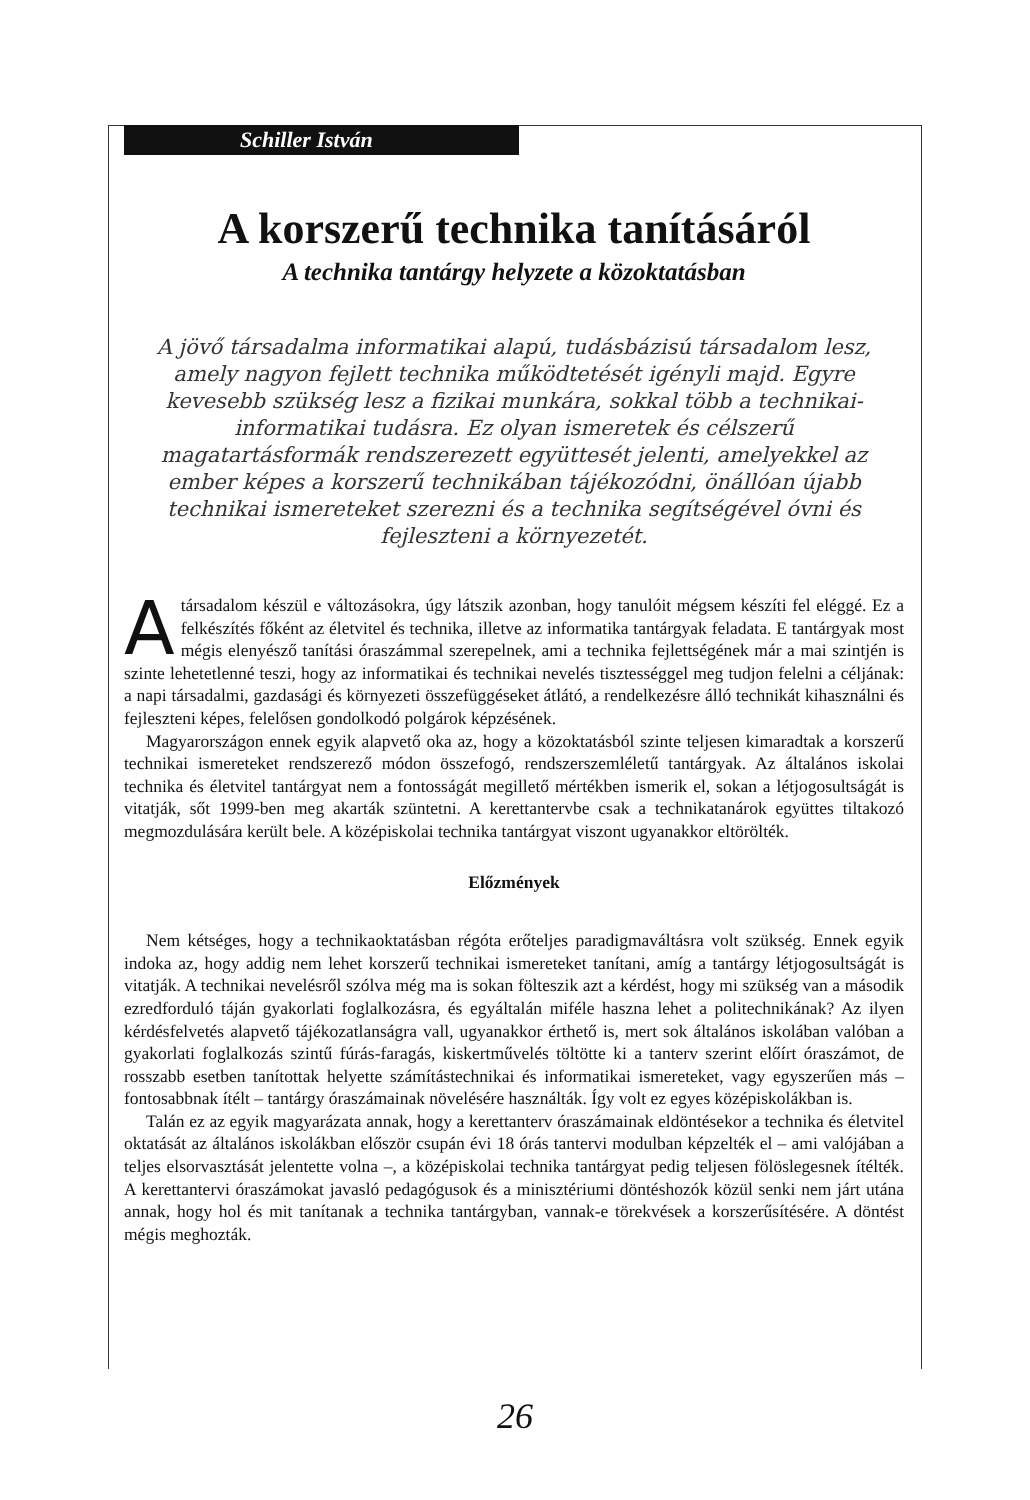Schiller István
A korszerű technika tanításáról
A technika tantárgy helyzete a közoktatásban
A jövő társadalma informatikai alapú, tudásbázisú társadalom lesz, amely nagyon fejlett technika működtetését igényli majd. Egyre kevesebb szükség lesz a fizikai munkára, sokkal több a technikai-informatikai tudásra. Ez olyan ismeretek és célszerű magatartásformák rendszerezett együttesét jelenti, amelyekkel az ember képes a korszerű technikában tájékozódni, önállóan újabb technikai ismereteket szerezni és a technika segítségével óvni és fejleszteni a környezetét.
A társadalom készül e változásokra, úgy látszik azonban, hogy tanulóit mégsem készíti fel eléggé. Ez a felkészítés főként az életvitel és technika, illetve az informatika tantárgyak feladata. E tantárgyak most mégis elenyésző tanítási óraszámmal szerepelnek, ami a technika fejlettségének már a mai szintjén is szinte lehetetlenné teszi, hogy az informatikai és technikai nevelés tisztességgel meg tudjon felelni a céljának: a napi társadalmi, gazdasági és környezeti összefüggéseket átlátó, a rendelkezésre álló technikát kihasználni és fejleszteni képes, felelősen gondolkodó polgárok képzésének.
Magyarországon ennek egyik alapvető oka az, hogy a közoktatásból szinte teljesen kimaradtak a korszerű technikai ismereteket rendszerező módon összefogó, rendszerszemléletű tantárgyak. Az általános iskolai technika és életvitel tantárgyat nem a fontosságát megillető mértékben ismerik el, sokan a létjogosultságát is vitatják, sőt 1999-ben meg akarták szüntetni. A kerettantervbe csak a technikatanárok együttes tiltakozó megmozdulására került bele. A középiskolai technika tantárgyat viszont ugyanakkor eltörölték.
Előzmények
Nem kétséges, hogy a technikaoktatásban régóta erőteljes paradigmaváltásra volt szükség. Ennek egyik indoka az, hogy addig nem lehet korszerű technikai ismereteket tanítani, amíg a tantárgy létjogosultságát is vitatják. A technikai nevelésről szólva még ma is sokan fölteszik azt a kérdést, hogy mi szükség van a második ezredforduló táján gyakorlati foglalkozásra, és egyáltalán miféle haszna lehet a politechnikának? Az ilyen kérdésfelvetés alapvető tájékozatlanságra vall, ugyanakkor érthető is, mert sok általános iskolában valóban a gyakorlati foglalkozás szintű fúrás-faragás, kiskertművelés töltötte ki a tanterv szerint előírt óraszámot, de rosszabb esetben tanítottak helyette számítástechnikai és informatikai ismereteket, vagy egyszerűen más – fontosabbnak ítélt – tantárgy óraszámainak növelésére használták. Így volt ez egyes középiskolákban is.
Talán ez az egyik magyarázata annak, hogy a kerettanterv óraszámainak eldöntésekor a technika és életvitel oktatását az általános iskolákban először csupán évi 18 órás tantervi modulban képzelték el – ami valójában a teljes elsorvasztását jelentette volna –, a középiskolai technika tantárgyat pedig teljesen fölöslegesnek ítélték. A kerettantervi óraszámokat javasló pedagógusok és a minisztériumi döntéshozók közül senki nem járt utána annak, hogy hol és mit tanítanak a technika tantárgyban, vannak-e törekvések a korszerűsítésére. A döntést mégis meghozták.
26